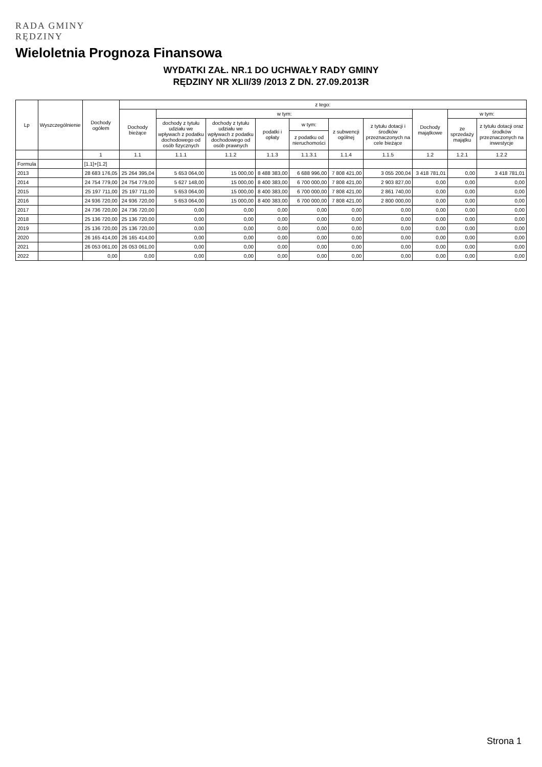RADA GMINY
RĘDZINY
Wieloletnia Prognoza Finansowa
WYDATKI ZAŁ. NR.1 DO UCHWAŁY RADY GMINY
RĘDZINY NR XLII/39 /2013 Z DN. 27.09.2013R
| Lp | Wyszczególnienie | Dochody ogółem | z tego: | | | | | | | | | |
| --- | --- | --- | --- | --- | --- | --- | --- | --- | --- | --- | --- | --- |
| | | | Dochody bieżące | w tym: | | | | | | Dochody majątkowe | w tym: | |
| | | | | dochody z tytułu udziału we wpływach z podatku dochodowego od osób fizycznych | dochody z tytułu udziału we wpływach z podatku dochodowego od osób prawnych | podatki i opłaty | w tym: | z subwencji ogólnej | z tytułu dotacji i środków przeznaczonych na cele bieżące | | ze sprzedaży majątku | z tytułu dotacji oraz środków przeznaczonych na inwestycje |
| | | | | | | | z podatku od nieruchomości | | | | | |
| | | 1 | 1.1 | 1.1.1 | 1.1.2 | 1.1.3 | 1.1.3.1 | 1.1.4 | 1.1.5 | 1.2 | 1.2.1 | 1.2.2 |
| Formula | | [1.1]+[1.2] | | | | | | | | | | |
| 2013 | | 28 683 176,05 | 25 264 395,04 | 5 653 064,00 | 15 000,00 | 8 488 383,00 | 6 688 996,00 | 7 808 421,00 | 3 055 200,04 | 3 418 781,01 | 0,00 | 3 418 781,01 |
| 2014 | | 24 754 779,00 | 24 754 779,00 | 5 627 148,00 | 15 000,00 | 8 400 383,00 | 6 700 000,00 | 7 808 421,00 | 2 903 827,00 | 0,00 | 0,00 | 0,00 |
| 2015 | | 25 197 711,00 | 25 197 711,00 | 5 653 064,00 | 15 000,00 | 8 400 383,00 | 6 700 000,00 | 7 808 421,00 | 2 861 740,00 | 0,00 | 0,00 | 0,00 |
| 2016 | | 24 936 720,00 | 24 936 720,00 | 5 653 064,00 | 15 000,00 | 8 400 383,00 | 6 700 000,00 | 7 808 421,00 | 2 800 000,00 | 0,00 | 0,00 | 0,00 |
| 2017 | | 24 736 720,00 | 24 736 720,00 | 0,00 | 0,00 | 0,00 | 0,00 | 0,00 | 0,00 | 0,00 | 0,00 | 0,00 |
| 2018 | | 25 136 720,00 | 25 136 720,00 | 0,00 | 0,00 | 0,00 | 0,00 | 0,00 | 0,00 | 0,00 | 0,00 | 0,00 |
| 2019 | | 25 136 720,00 | 25 136 720,00 | 0,00 | 0,00 | 0,00 | 0,00 | 0,00 | 0,00 | 0,00 | 0,00 | 0,00 |
| 2020 | | 26 165 414,00 | 26 165 414,00 | 0,00 | 0,00 | 0,00 | 0,00 | 0,00 | 0,00 | 0,00 | 0,00 | 0,00 |
| 2021 | | 26 053 061,00 | 26 053 061,00 | 0,00 | 0,00 | 0,00 | 0,00 | 0,00 | 0,00 | 0,00 | 0,00 | 0,00 |
| 2022 | | 0,00 | 0,00 | 0,00 | 0,00 | 0,00 | 0,00 | 0,00 | 0,00 | 0,00 | 0,00 | 0,00 |
Strona 1